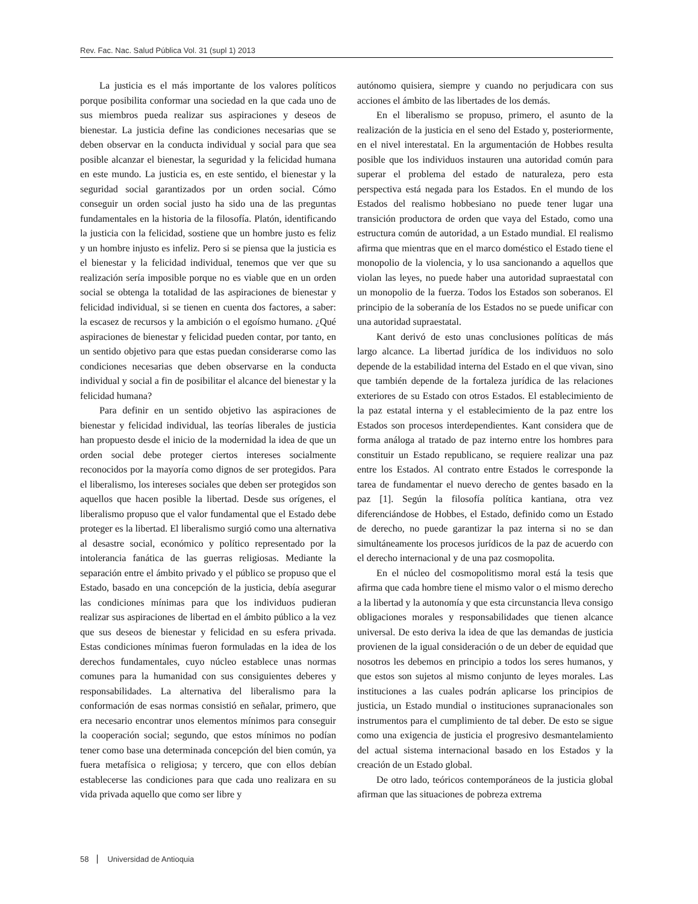Rev. Fac. Nac. Salud Pública Vol. 31 (supl 1) 2013
La justicia es el más importante de los valores políticos porque posibilita conformar una sociedad en la que cada uno de sus miembros pueda realizar sus aspiraciones y deseos de bienestar. La justicia define las condiciones necesarias que se deben observar en la conducta individual y social para que sea posible alcanzar el bienestar, la seguridad y la felicidad humana en este mundo. La justicia es, en este sentido, el bienestar y la seguridad social garantizados por un orden social. Cómo conseguir un orden social justo ha sido una de las preguntas fundamentales en la historia de la filosofía. Platón, identificando la justicia con la felicidad, sostiene que un hombre justo es feliz y un hombre injusto es infeliz. Pero si se piensa que la justicia es el bienestar y la felicidad individual, tenemos que ver que su realización sería imposible porque no es viable que en un orden social se obtenga la totalidad de las aspiraciones de bienestar y felicidad individual, si se tienen en cuenta dos factores, a saber: la escasez de recursos y la ambición o el egoísmo humano. ¿Qué aspiraciones de bienestar y felicidad pueden contar, por tanto, en un sentido objetivo para que estas puedan considerarse como las condiciones necesarias que deben observarse en la conducta individual y social a fin de posibilitar el alcance del bienestar y la felicidad humana?
Para definir en un sentido objetivo las aspiraciones de bienestar y felicidad individual, las teorías liberales de justicia han propuesto desde el inicio de la modernidad la idea de que un orden social debe proteger ciertos intereses socialmente reconocidos por la mayoría como dignos de ser protegidos. Para el liberalismo, los intereses sociales que deben ser protegidos son aquellos que hacen posible la libertad. Desde sus orígenes, el liberalismo propuso que el valor fundamental que el Estado debe proteger es la libertad. El liberalismo surgió como una alternativa al desastre social, económico y político representado por la intolerancia fanática de las guerras religiosas. Mediante la separación entre el ámbito privado y el público se propuso que el Estado, basado en una concepción de la justicia, debía asegurar las condiciones mínimas para que los individuos pudieran realizar sus aspiraciones de libertad en el ámbito público a la vez que sus deseos de bienestar y felicidad en su esfera privada. Estas condiciones mínimas fueron formuladas en la idea de los derechos fundamentales, cuyo núcleo establece unas normas comunes para la humanidad con sus consiguientes deberes y responsabilidades. La alternativa del liberalismo para la conformación de esas normas consistió en señalar, primero, que era necesario encontrar unos elementos mínimos para conseguir la cooperación social; segundo, que estos mínimos no podían tener como base una determinada concepción del bien común, ya fuera metafísica o religiosa; y tercero, que con ellos debían establecerse las condiciones para que cada uno realizara en su vida privada aquello que como ser libre y
autónomo quisiera, siempre y cuando no perjudicara con sus acciones el ámbito de las libertades de los demás.
En el liberalismo se propuso, primero, el asunto de la realización de la justicia en el seno del Estado y, posteriormente, en el nivel interestatal. En la argumentación de Hobbes resulta posible que los individuos instauren una autoridad común para superar el problema del estado de naturaleza, pero esta perspectiva está negada para los Estados. En el mundo de los Estados del realismo hobbesiano no puede tener lugar una transición productora de orden que vaya del Estado, como una estructura común de autoridad, a un Estado mundial. El realismo afirma que mientras que en el marco doméstico el Estado tiene el monopolio de la violencia, y lo usa sancionando a aquellos que violan las leyes, no puede haber una autoridad supraestatal con un monopolio de la fuerza. Todos los Estados son soberanos. El principio de la soberanía de los Estados no se puede unificar con una autoridad supraestatal.
Kant derivó de esto unas conclusiones políticas de más largo alcance. La libertad jurídica de los individuos no solo depende de la estabilidad interna del Estado en el que vivan, sino que también depende de la fortaleza jurídica de las relaciones exteriores de su Estado con otros Estados. El establecimiento de la paz estatal interna y el establecimiento de la paz entre los Estados son procesos interdependientes. Kant considera que de forma análoga al tratado de paz interno entre los hombres para constituir un Estado republicano, se requiere realizar una paz entre los Estados. Al contrato entre Estados le corresponde la tarea de fundamentar el nuevo derecho de gentes basado en la paz [1]. Según la filosofía política kantiana, otra vez diferenciándose de Hobbes, el Estado, definido como un Estado de derecho, no puede garantizar la paz interna si no se dan simultáneamente los procesos jurídicos de la paz de acuerdo con el derecho internacional y de una paz cosmopolita.
En el núcleo del cosmopolitismo moral está la tesis que afirma que cada hombre tiene el mismo valor o el mismo derecho a la libertad y la autonomía y que esta circunstancia lleva consigo obligaciones morales y responsabilidades que tienen alcance universal. De esto deriva la idea de que las demandas de justicia provienen de la igual consideración o de un deber de equidad que nosotros les debemos en principio a todos los seres humanos, y que estos son sujetos al mismo conjunto de leyes morales. Las instituciones a las cuales podrán aplicarse los principios de justicia, un Estado mundial o instituciones supranacionales son instrumentos para el cumplimiento de tal deber. De esto se sigue como una exigencia de justicia el progresivo desmantelamiento del actual sistema internacional basado en los Estados y la creación de un Estado global.
De otro lado, teóricos contemporáneos de la justicia global afirman que las situaciones de pobreza extrema
58 Universidad de Antioquia